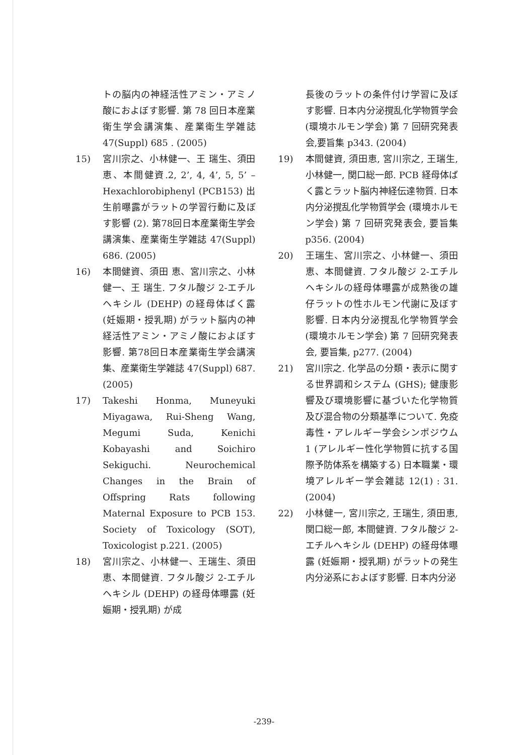トの脳内の神経活性アミン・アミノ酸におよぼす影響. 第 78 回日本産業衛生学会講演集、産業衛生学雑誌 47(Suppl) 685 . (2005)
15) 宮川宗之、小林健一、王 瑞生、須田 恵、本間健資.2, 2’, 4, 4’, 5, 5’ – Hexachlorobiphenyl (PCB153) 出生前曝露がラットの学習行動に及ぼす影響 (2). 第78回日本産業衛生学会講演集、産業衛生学雑誌 47(Suppl) 686. (2005)
16) 本間健資、須田 恵、宮川宗之、小林健一、王 瑞生. フタル酸ジ 2-エチルヘキシル (DEHP) の経母体ばく露 (妊娠期・授乳期) がラット脳内の神経活性アミン・アミノ酸におよぼす影響. 第78回日本産業衛生学会講演集、産業衛生学雑誌 47(Suppl) 687. (2005)
17) Takeshi Honma, Muneyuki Miyagawa, Rui-Sheng Wang, Megumi Suda, Kenichi Kobayashi and Soichiro Sekiguchi. Neurochemical Changes in the Brain of Offspring Rats following Maternal Exposure to PCB 153. Society of Toxicology (SOT), Toxicologist p.221. (2005)
18) 宮川宗之、小林健一、王瑞生、須田恵、本間健資. フタル酸ジ 2-エチルヘキシル (DEHP) の経母体曝露 (妊娠期・授乳期) が成
長後のラットの条件付け学習に及ぼす影響. 日本内分泌撹乱化学物質学会 (環境ホルモン学会) 第 7 回研究発表会,要旨集 p343. (2004)
19) 本間健資, 須田恵, 宮川宗之, 王瑞生, 小林健一, 関口総一郎. PCB 経母体ばく露とラット脳内神経伝達物質. 日本内分泌撹乱化学物質学会 (環境ホルモン学会) 第 7 回研究発表会, 要旨集 p356. (2004)
20) 王瑞生、宮川宗之、小林健一、須田恵、本間健資. フタル酸ジ 2-エチルヘキシルの経母体曝露が成熟後の雄仔ラットの性ホルモン代謝に及ぼす影響. 日本内分泌撹乱化学物質学会 (環境ホルモン学会) 第 7 回研究発表会, 要旨集, p277. (2004)
21) 宮川宗之. 化学品の分類・表示に関する世界調和システム (GHS); 健康影響及び環境影響に基づいた化学物質及び混合物の分類基準について. 免疫毒性・アレルギー学会シンポジウム 1 (アレルギー性化学物質に抗する国際予防体系を構築する) 日本職業・環境アレルギー学会雑誌 12(1) : 31. (2004)
22) 小林健一, 宮川宗之, 王瑞生, 須田恵, 関口総一郎, 本間健資. フタル酸ジ 2-エチルヘキシル (DEHP) の経母体曝露 (妊娠期・授乳期) がラットの発生内分泌系におよぼす影響. 日本内分泌
-239-